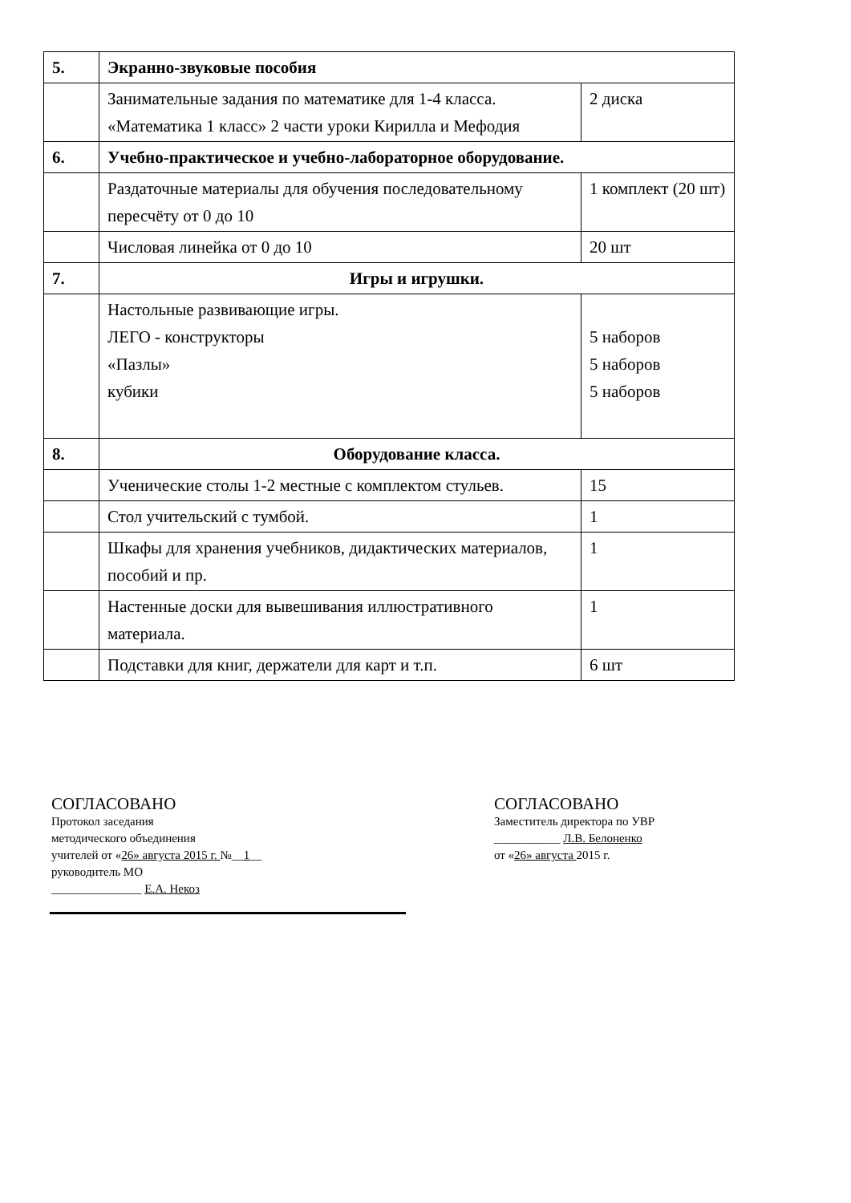| 5. | Экранно-звуковые пособия | |
| | Занимательные задания по математике для 1-4 класса. «Математика 1 класс» 2 части уроки Кирилла и Мефодия | 2 диска |
| 6. | Учебно-практическое и учебно-лабораторное оборудование. | |
| | Раздаточные материалы для обучения последовательному пересчёту от 0 до 10 | 1 комплект (20 шт) |
| | Числовая линейка от 0 до 10 | 20 шт |
| 7. | Игры и игрушки. | |
| | Настольные развивающие игры. ЛЕГО - конструкторы «Пазлы» кубики | 5 наборов 5 наборов 5 наборов |
| 8. | Оборудование класса. | |
| | Ученические столы 1-2 местные с комплектом стульев. | 15 |
| | Стол учительский с тумбой. | 1 |
| | Шкафы для хранения учебников, дидактических материалов, пособий и пр. | 1 |
| | Настенные доски для вывешивания иллюстративного материала. | 1 |
| | Подставки для книг, держатели для карт и т.п. | 6 шт |
СОГЛАСОВАНО
Протокол заседания
методического объединения
учителей от «26» августа 2015 г. №__1__
руководитель МО
_______________ Е.А. Некоз
СОГЛАСОВАНО
Заместитель директора по УВР
___________ Л.В. Белоненко
от «26» августа 2015 г.